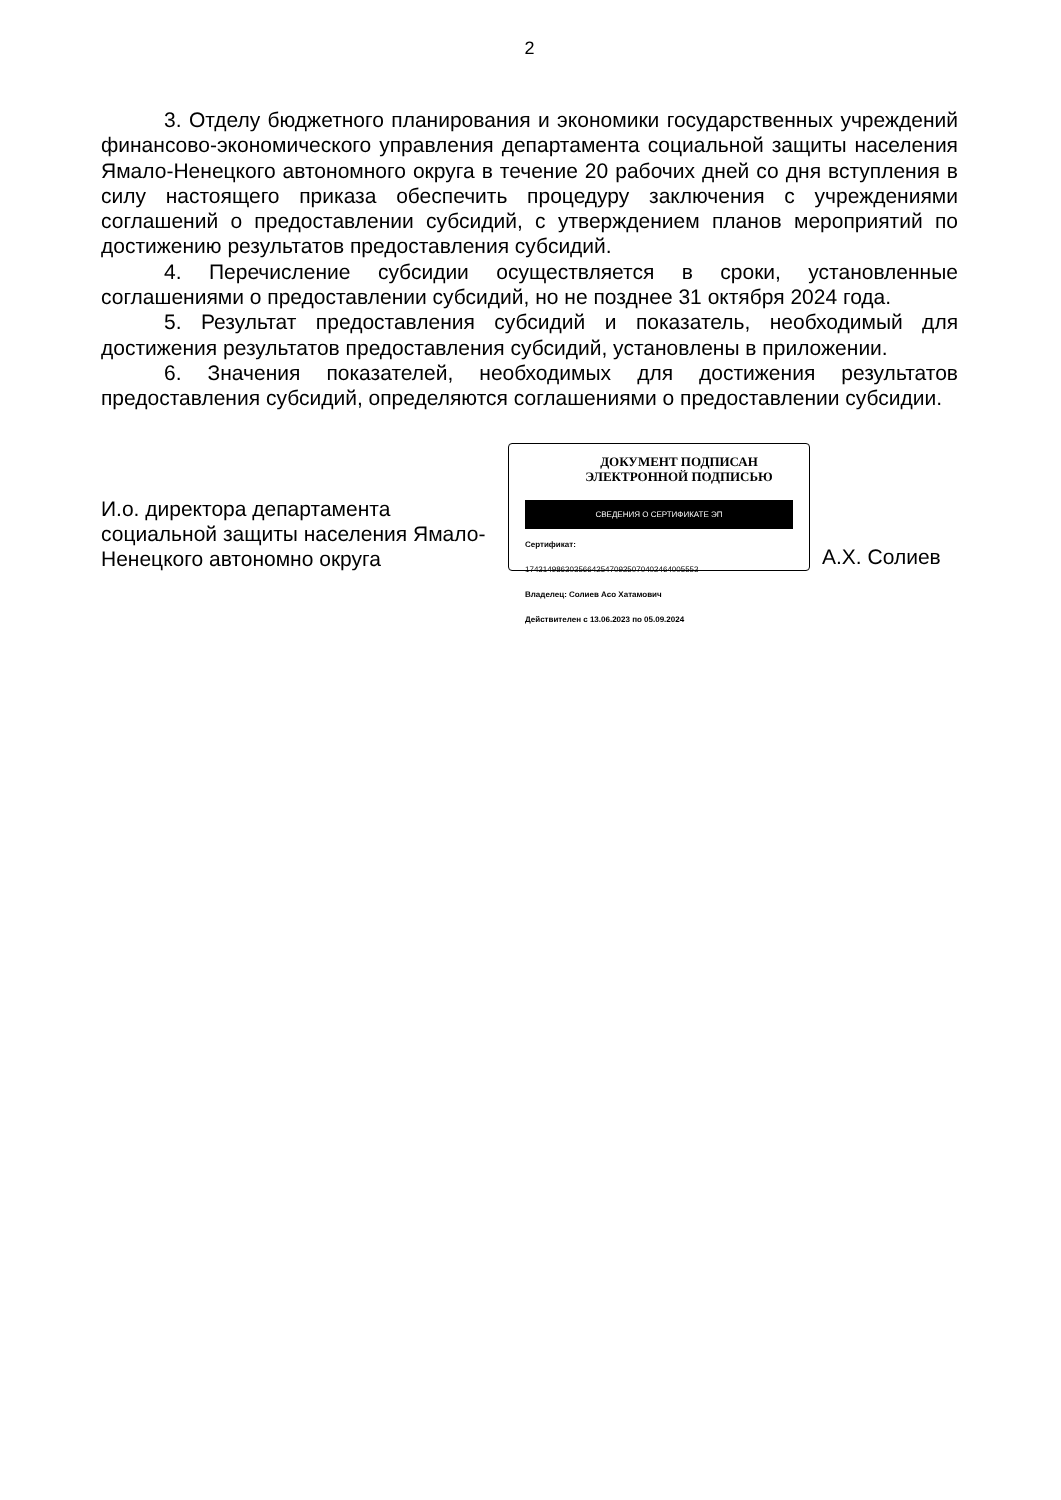2
3. Отделу бюджетного планирования и экономики государственных учреждений финансово-экономического управления департамента социальной защиты населения Ямало-Ненецкого автономного округа в течение 20 рабочих дней со дня вступления в силу настоящего приказа обеспечить процедуру заключения с учреждениями соглашений о предоставлении субсидий, с утверждением планов мероприятий по достижению результатов предоставления субсидий.
4. Перечисление субсидии осуществляется в сроки, установленные соглашениями о предоставлении субсидий, но не позднее 31 октября 2024 года.
5. Результат предоставления субсидий и показатель, необходимый для достижения результатов предоставления субсидий, установлены в приложении.
6. Значения показателей, необходимых для достижения результатов предоставления субсидий, определяются соглашениями о предоставлении субсидии.
И.о. директора департамента социальной защиты населения Ямало-Ненецкого автономно округа
ДОКУМЕНТ ПОДПИСАН
ЭЛЕКТРОННОЙ ПОДПИСЬЮ
СВЕДЕНИЯ О СЕРТИФИКАТЕ ЭП
Сертификат:
174314986303566425470925070402464005553
Владелец: Солиев Асо Хатамович
Действителен с 13.06.2023 по 05.09.2024
А.Х. Солиев